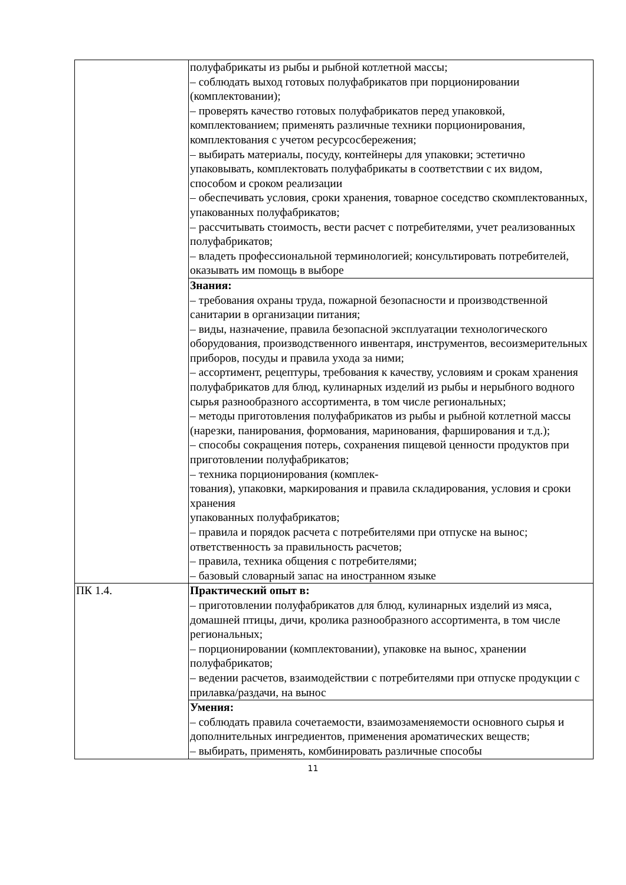| | полуфабрикаты из рыбы и рыбной котлетной массы; – соблюдать выход готовых полуфабрикатов при порционировании (комплектовании); – проверять качество готовых полуфабрикатов перед упаковкой, комплектованием; применять различные техники порционирования, комплектования с учетом ресурсосбережения; – выбирать материалы, посуду, контейнеры для упаковки; эстетично упаковывать, комплектовать полуфабрикаты в соответствии с их видом, способом и сроком реализации – обеспечивать условия, сроки хранения, товарное соседство скомплектованных, упакованных полуфабрикатов; – рассчитывать стоимость, вести расчет с потребителями, учет реализованных полуфабрикатов; – владеть профессиональной терминологией; консультировать потребителей, оказывать им помощь в выборе |
| | Знания: – требования охраны труда, пожарной безопасности и производственной санитарии в организации питания; – виды, назначение, правила безопасной эксплуатации технологического оборудования, производственного инвентаря, инструментов, весоизмерительных приборов, посуды и правила ухода за ними; – ассортимент, рецептуры, требования к качеству, условиям и срокам хранения полуфабрикатов для блюд, кулинарных изделий из рыбы и нерыбного водного сырья разнообразного ассортимента, в том числе региональных; – методы приготовления полуфабрикатов из рыбы и рыбной котлетной массы (нарезки, панирования, формования, маринования, фарширования и т.д.); – способы сокращения потерь, сохранения пищевой ценности продуктов при приготовлении полуфабрикатов; – техника порционирования (комплек- тования), упаковки, маркирования и правила складирования, условия и сроки хранения упакованных полуфабрикатов; – правила и порядок расчета с потребителями при отпуске на вынос; ответственность за правильность расчетов; – правила, техника общения с потребителями; – базовый словарный запас на иностранном языке |
| ПК 1.4. | Практический опыт в: – приготовлении полуфабрикатов для блюд, кулинарных изделий из мяса, домашней птицы, дичи, кролика разнообразного ассортимента, в том числе региональных; – порционировании (комплектовании), упаковке на вынос, хранении полуфабрикатов; – ведении расчетов, взаимодействии с потребителями при отпуске продукции с прилавка/раздачи, на вынос |
| | Умения: – соблюдать правила сочетаемости, взаимозаменяемости основного сырья и дополнительных ингредиентов, применения ароматических веществ; – выбирать, применять, комбинировать различные способы |
11